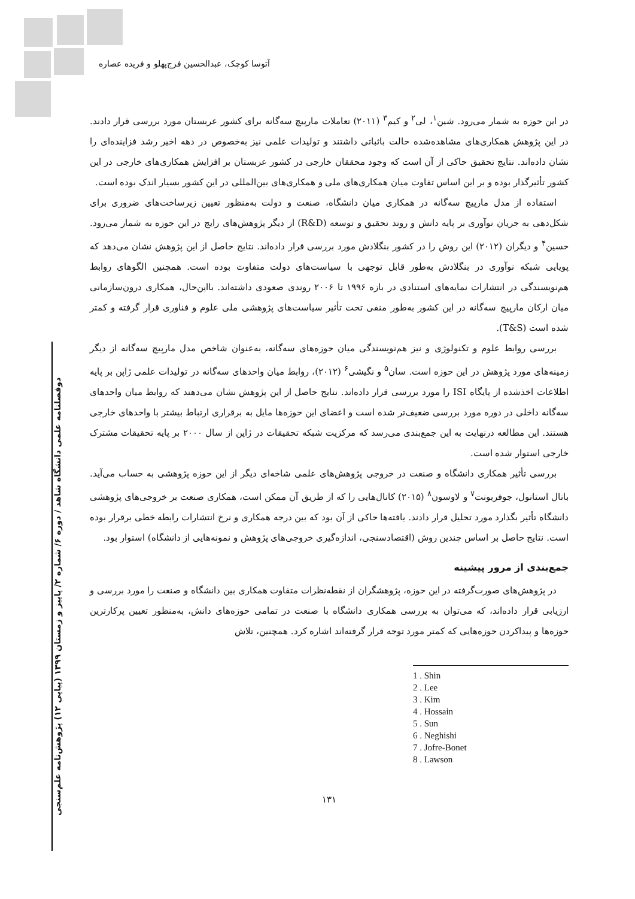آتوسا کوچک، عبدالحسین فرج‌پهلو و فریده عصاره
دوفصلنامه علمی دانشگاه شاهد / دوره ۶/ شماره ۲/ پاییز و زمستان ۱۳۹۹ (پیاپی ۱۲) پژوهش‌نامه علم‌سنجی
در این حوزه به شمار می‌رود. شین<sup>۱</sup>، لی<sup>۲</sup> و کیم<sup>۳</sup> (۲۰۱۱) تعاملات مارپیچ سه‌گانه برای کشور عربستان مورد بررسی قرار دادند. در این پژوهش همکاری‌های مشاهده‌شده حالت باثباتی داشتند و تولیدات علمی نیز به‌خصوص در دهه اخیر رشد فزاینده‌ای را نشان داده‌اند. نتایج تحقیق حاکی از آن است که وجود محققان خارجی در کشور عربستان بر افزایش همکاری‌های خارجی در این کشور تأثیرگذار بوده و بر این اساس تفاوت میان همکاری‌های ملی و همکاری‌های بین‌المللی در این کشور بسیار اندک بوده است.
استفاده از مدل مارپیچ سه‌گانه در همکاری میان دانشگاه، صنعت و دولت به‌منظور تعیین زیرساخت‌های ضروری برای شکل‌دهی به جریان نوآوری بر پایه دانش و روند تحقیق و توسعه (R&D) از دیگر پژوهش‌های رایج در این حوزه به شمار می‌رود. حسین<sup>۴</sup> و دیگران (۲۰۱۲) این روش را در کشور بنگلادش مورد بررسی قرار داده‌اند. نتایج حاصل از این پژوهش نشان می‌دهد که پویایی شبکه نوآوری در بنگلادش به‌طور قابل توجهی با سیاست‌های دولت متفاوت بوده است. همچنین الگوهای روابط هم‌نویسندگی در انتشارات نمایه‌های استنادی در بازه ۱۹۹۶ تا ۲۰۰۶ روندی صعودی داشته‌اند. بااین‌حال، همکاری درون‌سازمانی میان ارکان مارپیچ سه‌گانه در این کشور به‌طور منفی تحت تأثیر سیاست‌های پژوهشی ملی علوم و فناوری قرار گرفته و کمتر شده است (T&S).
بررسی روابط علوم و تکنولوژی و نیز هم‌نویسندگی میان حوزه‌های سه‌گانه، به‌عنوان شاخص مدل مارپیچ سه‌گانه از دیگر زمینه‌های مورد پژوهش در این حوزه است. سان<sup>۵</sup> و نگیشی<sup>۶</sup> (۲۰۱۲)، روابط میان واحدهای سه‌گانه در تولیدات علمی ژاپن بر پایه اطلاعات اخذشده از پایگاه ISI را مورد بررسی قرار داده‌اند. نتایج حاصل از این پژوهش نشان می‌دهند که روابط میان واحدهای سه‌گانه داخلی در دوره مورد بررسی ضعیف‌تر شده است و اعضای این حوزه‌ها مایل به برقراری ارتباط بیشتر با واحدهای خارجی هستند. این مطالعه درنهایت به این جمع‌بندی می‌رسد که مرکزیت شبکه تحقیقات در ژاپن از سال ۲۰۰۰ بر پایه تحقیقات مشترک خارجی استوار شده است.
بررسی تأثیر همکاری دانشگاه و صنعت در خروجی پژوهش‌های علمی شاخه‌ای دیگر از این حوزه پژوهشی به حساب می‌آید. بانال استانول، جوفربونت<sup>۷</sup> و لاوسون<sup>۸</sup> (۲۰۱۵) کانال‌هایی را که از طریق آن ممکن است، همکاری صنعت بر خروجی‌های پژوهشی دانشگاه تأثیر بگذارد مورد تحلیل قرار دادند. یافته‌ها حاکی از آن بود که بین درجه همکاری و نرخ انتشارات رابطه خطی برقرار بوده است. نتایج حاصل بر اساس چندین روش (اقتصادسنجی، اندازه‌گیری خروجی‌های پژوهش و نمونه‌هایی از دانشگاه) استوار بود.
جمع‌بندی از مرور پیشینه
در پژوهش‌های صورت‌گرفته در این حوزه، پژوهشگران از نقطه‌نظرات متفاوت همکاری بین دانشگاه و صنعت را مورد بررسی و ارزیابی قرار داده‌اند، که می‌توان به بررسی همکاری دانشگاه با صنعت در تمامی حوزه‌های دانش، به‌منظور تعیین پرکارترین حوزه‌ها و پیداکردن حوزه‌هایی که کمتر مورد توجه قرار گرفته‌اند اشاره کرد. همچنین، تلاش
1 . Shin
2 . Lee
3 . Kim
4 . Hossain
5 . Sun
6 . Neghishi
7 . Jofre-Bonet
8 . Lawson
۱۳۱